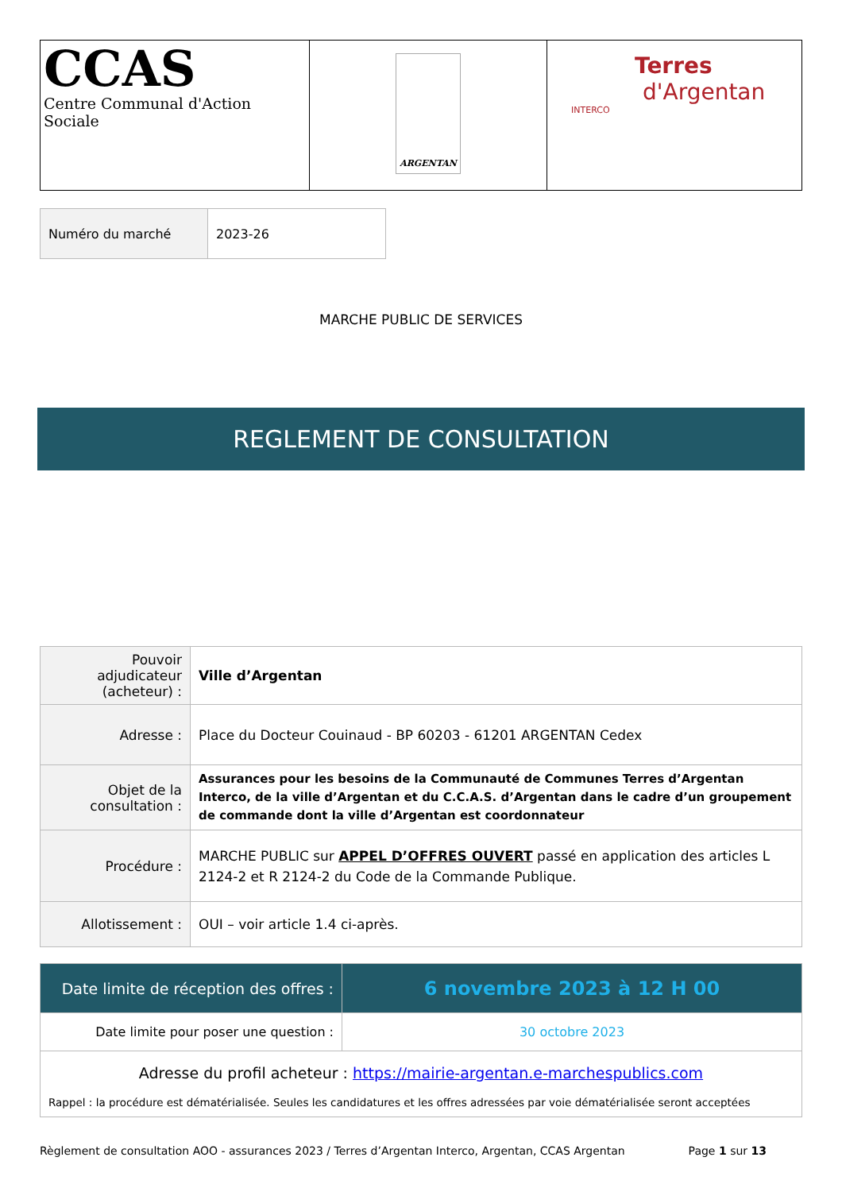| CCAS Centre Communal d'Action Sociale | ARGENTAN | Terres d'Argentan INTERCO |
| Numéro du marché | 2023-26 |
MARCHE PUBLIC DE SERVICES
REGLEMENT DE CONSULTATION
| Pouvoir adjudicateur (acheteur) : | Ville d’Argentan |
| Adresse : | Place du Docteur Couinaud - BP 60203 - 61201 ARGENTAN Cedex |
| Objet de la consultation : | Assurances pour les besoins de la Communauté de Communes Terres d’Argentan Interco, de la ville d’Argentan et du C.C.A.S. d’Argentan dans le cadre d’un groupement de commande dont la ville d’Argentan est coordonnateur |
| Procédure : | MARCHE PUBLIC sur APPEL D’OFFRES OUVERT passé en application des articles L 2124-2 et R 2124-2 du Code de la Commande Publique. |
| Allotissement : | OUI – voir article 1.4 ci-après. |
| Date limite de réception des offres : | 6 novembre 2023 à 12 H 00 |
| Date limite pour poser une question : | 30 octobre 2023 |
| Adresse du profil acheteur : https://mairie-argentan.e-marchespublics.com Rappel : la procédure est dématérialisée. Seules les candidatures et les offres adressées par voie dématérialisée seront acceptées | |
Règlement de consultation AOO - assurances 2023 / Terres d’Argentan Interco, Argentan, CCAS Argentan Page 1 sur 13